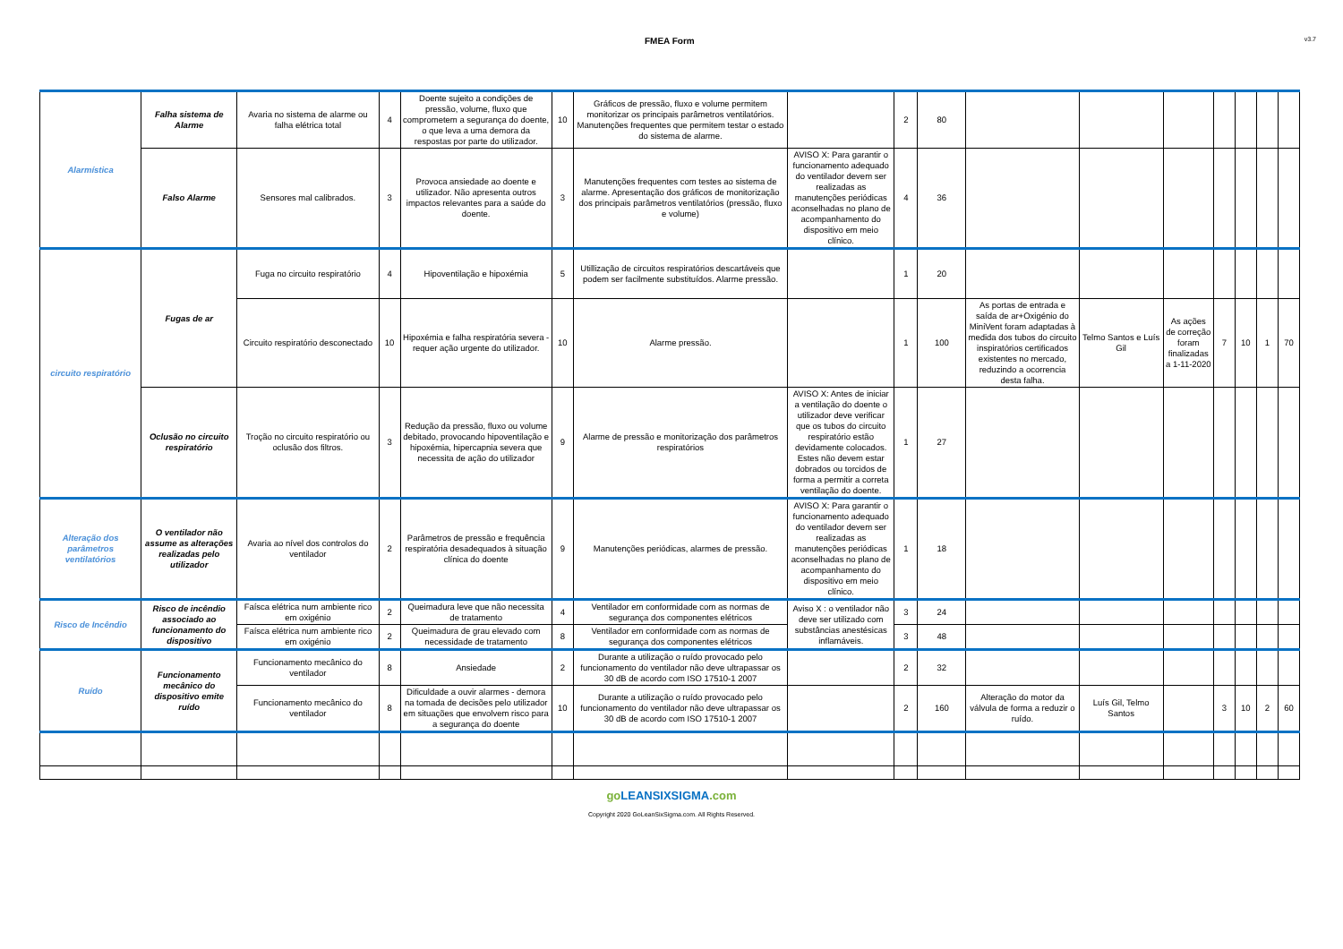FMEA Form v3.7
| Alarmística | Falha sistema de Alarme | Avaria no sistema de alarme ou falha elétrica total | 4 | Doente sujeito a condições de pressão, volume, fluxo que comprometem a segurança do doente, o que leva a uma demora da respostas por parte do utilizador. | 10 | Gráficos de pressão, fluxo e volume permitem monitorizar os principais parâmetros ventilatórios. Manutenções frequentes que permitem testar o estado do sistema de alarme. | | 2 | 80 | | | | | | | |
| | Falso Alarme | Sensores mal calibrados. | 3 | Provoca ansiedade ao doente e utilizador. Não apresenta outros impactos relevantes para a saúde do doente. | 3 | Manutenções frequentes com testes ao sistema de alarme. Apresentação dos gráficos de monitorização dos principais parâmetros ventilatórios (pressão, fluxo e volume) | AVISO X: Para garantir o funcionamento adequado do ventilador devem ser realizadas as manutenções periódicas aconselhadas no plano de acompanhamento do dispositivo em meio clínico. | 4 | 36 | | | | | | | |
| circuito respiratório | Fugas de ar | Fuga no circuito respiratório | 4 | Hipoventilação e hipoxémia | 5 | Utillização de circuitos respiratórios descartáveis que podem ser facilmente substituídos. Alarme pressão. | | 1 | 20 | | | | | | | |
| | | Circuito respiratório desconectado | 10 | Hipoxémia e falha respiratória severa - requer ação urgente do utilizador. | 10 | Alarme pressão. | | 1 | 100 | As portas de entrada e saída de ar+Oxigénio do MiniVent foram adaptadas à medida dos tubos do circuito inspiratórios certificados existentes no mercado, reduzindo a ocorrencia desta falha. | Telmo Santos e Luís Gil | As ações de correção foram finalizadas a 1-11-2020 | 7 | 10 | 1 | 70 |
| | Oclusão no circuito respiratório | Troção no circuito respiratório ou oclusão dos filtros. | 3 | Redução da pressão, fluxo ou volume debitado, provocando hipoventilação e hipoxémia, hipercapnia severa que necessita de ação do utilizador | 9 | Alarme de pressão e monitorização dos parâmetros respiratórios | AVISO X: Antes de iniciar a ventilação do doente o utilizador deve verificar que os tubos do circuito respiratório estão devidamente colocados. Estes não devem estar dobrados ou torcidos de forma a permitir a correta ventilação do doente. | 1 | 27 | | | | | | | |
| Alteração dos parâmetros ventilatórios | O ventilador não assume as alterações realizadas pelo utilizador | Avaria ao nível dos controlos do ventilador | 2 | Parâmetros de pressão e frequência respiratória desadequados à situação clínica do doente | 9 | Manutenções periódicas, alarmes de pressão. | AVISO X: Para garantir o funcionamento adequado do ventilador devem ser realizadas as manutenções periódicas aconselhadas no plano de acompanhamento do dispositivo em meio clínico. | 1 | 18 | | | | | | | |
| Risco de Incêndio | Risco de incêndio associado ao funcionamento do dispositivo | Faísca elétrica num ambiente rico em oxigénio | 2 | Queimadura leve que não necessita de tratamento | 4 | Ventilador em conformidade com as normas de segurança dos componentes elétricos | Aviso X : o ventilador não deve ser utilizado com substâncias anestésicas inflamáveis. | 3 | 24 | | | | | | | |
| | | Faísca elétrica num ambiente rico em oxigénio | 2 | Queimadura de grau elevado com necessidade de tratamento | 8 | Ventilador em conformidade com as normas de segurança dos componentes elétricos | | 3 | 48 | | | | | | | |
| Ruído | Funcionamento mecânico do dispositivo emite ruído | Funcionamento mecânico do ventilador | 8 | Ansiedade | 2 | Durante a utilização o ruído provocado pelo funcionamento do ventilador não deve ultrapassar os 30 dB de acordo com ISO 17510-1 2007 | | 2 | 32 | | | | | | | |
| | | Funcionamento mecânico do ventilador | 8 | Dificuldade a ouvir alarmes - demora na tomada de decisões pelo utilizador em situações que envolvem risco para a segurança do doente | 10 | Durante a utilização o ruído provocado pelo funcionamento do ventilador não deve ultrapassar os 30 dB de acordo com ISO 17510-1 2007 | | 2 | 160 | Alteração do motor da válvula de forma a reduzir o ruído. | Luís Gil, Telmo Santos | | 3 | 10 | 2 | 60 |
goLEANSIXSIGMA.com
Copyright 2020 GoLeanSixSigma.com. All Rights Reserved.